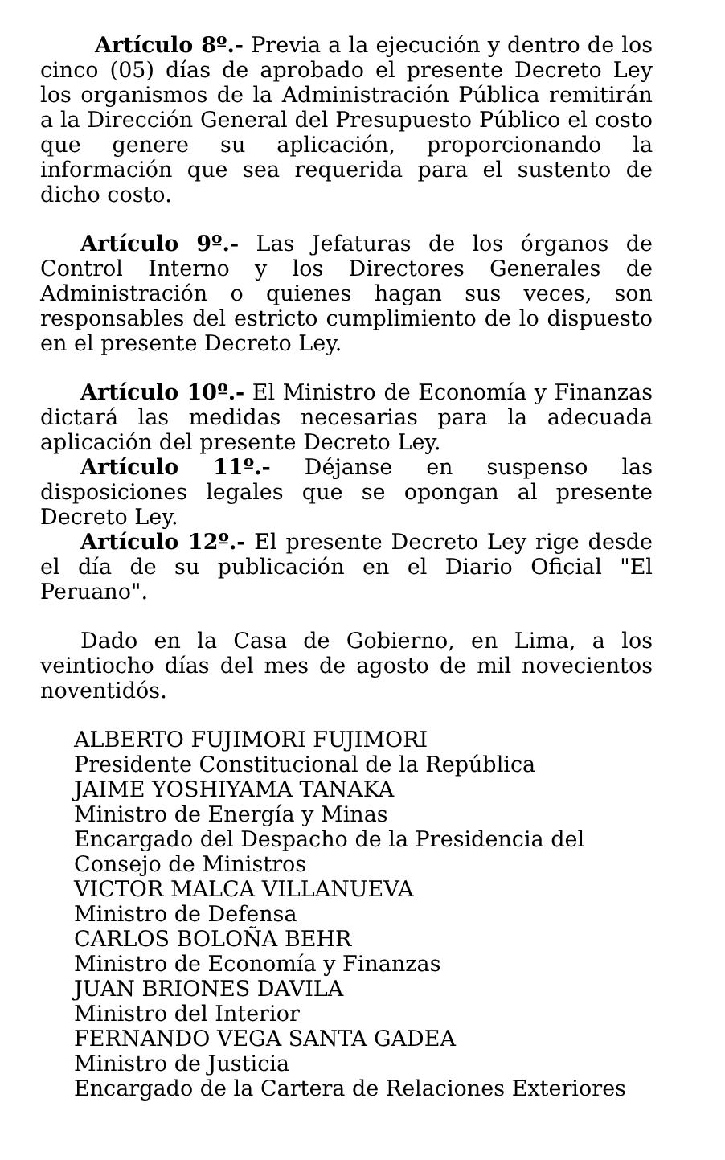Artículo 8º.- Previa a la ejecución y dentro de los cinco (05) días de aprobado el presente Decreto Ley los organismos de la Administración Pública remitirán a la Dirección General del Presupuesto Público el costo que genere su aplicación, proporcionando la información que sea requerida para el sustento de dicho costo.
Artículo 9º.- Las Jefaturas de los órganos de Control Interno y los Directores Generales de Administración o quienes hagan sus veces, son responsables del estricto cumplimiento de lo dispuesto en el presente Decreto Ley.
Artículo 10º.- El Ministro de Economía y Finanzas dictará las medidas necesarias para la adecuada aplicación del presente Decreto Ley.
Artículo 11º.- Déjanse en suspenso las disposiciones legales que se opongan al presente Decreto Ley.
Artículo 12º.- El presente Decreto Ley rige desde el día de su publicación en el Diario Oficial "El Peruano".
Dado en la Casa de Gobierno, en Lima, a los veintiocho días del mes de agosto de mil novecientos noventidós.
ALBERTO FUJIMORI FUJIMORI
Presidente Constitucional de la República
JAIME YOSHIYAMA TANAKA
Ministro de Energía y Minas
Encargado del Despacho de la Presidencia del Consejo de Ministros
VICTOR MALCA VILLANUEVA
Ministro de Defensa
CARLOS BOLOÑA BEHR
Ministro de Economía y Finanzas
JUAN BRIONES DAVILA
Ministro del Interior
FERNANDO VEGA SANTA GADEA
Ministro de Justicia
Encargado de la Cartera de Relaciones Exteriores